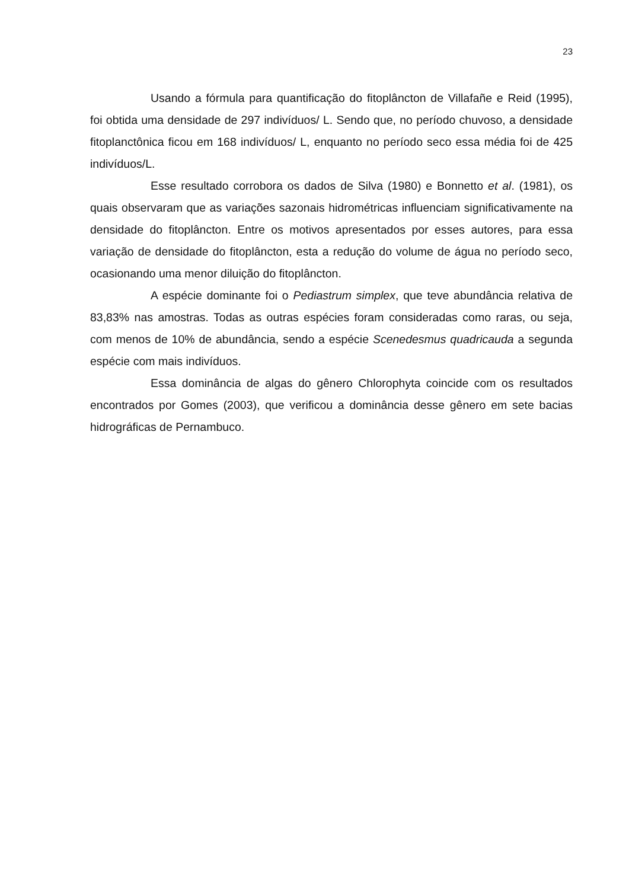23
Usando a fórmula para quantificação do fitoplâncton de Villafañe e Reid (1995), foi obtida uma densidade de 297 indivíduos/ L. Sendo que, no período chuvoso, a densidade fitoplanctônica ficou em 168 indivíduos/ L, enquanto no período seco essa média foi de 425 indivíduos/L.
Esse resultado corrobora os dados de Silva (1980) e Bonnetto et al. (1981), os quais observaram que as variações sazonais hidrométricas influenciam significativamente na densidade do fitoplâncton. Entre os motivos apresentados por esses autores, para essa variação de densidade do fitoplâncton, esta a redução do volume de água no período seco, ocasionando uma menor diluição do fitoplâncton.
A espécie dominante foi o Pediastrum simplex, que teve abundância relativa de 83,83% nas amostras. Todas as outras espécies foram consideradas como raras, ou seja, com menos de 10% de abundância, sendo a espécie Scenedesmus quadricauda a segunda espécie com mais indivíduos.
Essa dominância de algas do gênero Chlorophyta coincide com os resultados encontrados por Gomes (2003), que verificou a dominância desse gênero em sete bacias hidrográficas de Pernambuco.